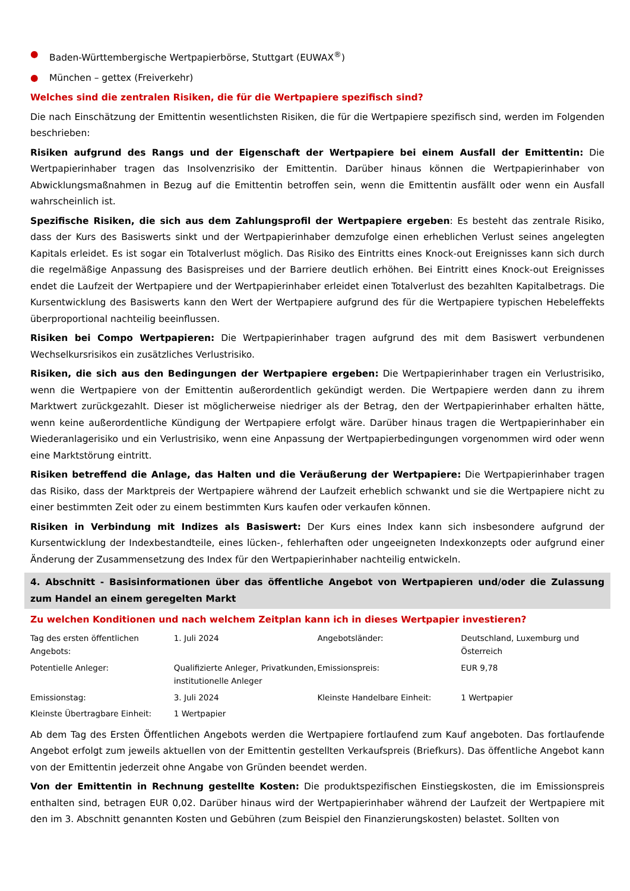● Baden-Württembergische Wertpapierbörse, Stuttgart (EUWAX<sup>®</sup>)
● München – gettex (Freiverkehr)
Welches sind die zentralen Risiken, die für die Wertpapiere spezifisch sind?
Die nach Einschätzung der Emittentin wesentlichsten Risiken, die für die Wertpapiere spezifisch sind, werden im Folgenden beschrieben:
Risiken aufgrund des Rangs und der Eigenschaft der Wertpapiere bei einem Ausfall der Emittentin: Die Wertpapierinhaber tragen das Insolvenzrisiko der Emittentin. Darüber hinaus können die Wertpapierinhaber von Abwicklungsmaßnahmen in Bezug auf die Emittentin betroffen sein, wenn die Emittentin ausfällt oder wenn ein Ausfall wahrscheinlich ist.
Spezifische Risiken, die sich aus dem Zahlungsprofil der Wertpapiere ergeben: Es besteht das zentrale Risiko, dass der Kurs des Basiswerts sinkt und der Wertpapierinhaber demzufolge einen erheblichen Verlust seines angelegten Kapitals erleidet. Es ist sogar ein Totalverlust möglich. Das Risiko des Eintritts eines Knock-out Ereignisses kann sich durch die regelmäßige Anpassung des Basispreises und der Barriere deutlich erhöhen. Bei Eintritt eines Knock-out Ereignisses endet die Laufzeit der Wertpapiere und der Wertpapierinhaber erleidet einen Totalverlust des bezahlten Kapitalbetrags. Die Kursentwicklung des Basiswerts kann den Wert der Wertpapiere aufgrund des für die Wertpapiere typischen Hebeleffekts überproportional nachteilig beeinflussen.
Risiken bei Compo Wertpapieren: Die Wertpapierinhaber tragen aufgrund des mit dem Basiswert verbundenen Wechselkursrisikos ein zusätzliches Verlustrisiko.
Risiken, die sich aus den Bedingungen der Wertpapiere ergeben: Die Wertpapierinhaber tragen ein Verlustrisiko, wenn die Wertpapiere von der Emittentin außerordentlich gekündigt werden. Die Wertpapiere werden dann zu ihrem Marktwert zurückgezahlt. Dieser ist möglicherweise niedriger als der Betrag, den der Wertpapierinhaber erhalten hätte, wenn keine außerordentliche Kündigung der Wertpapiere erfolgt wäre. Darüber hinaus tragen die Wertpapierinhaber ein Wiederanlagerisiko und ein Verlustrisiko, wenn eine Anpassung der Wertpapierbedingungen vorgenommen wird oder wenn eine Marktstörung eintritt.
Risiken betreffend die Anlage, das Halten und die Veräußerung der Wertpapiere: Die Wertpapierinhaber tragen das Risiko, dass der Marktpreis der Wertpapiere während der Laufzeit erheblich schwankt und sie die Wertpapiere nicht zu einer bestimmten Zeit oder zu einem bestimmten Kurs kaufen oder verkaufen können.
Risiken in Verbindung mit Indizes als Basiswert: Der Kurs eines Index kann sich insbesondere aufgrund der Kursentwicklung der Indexbestandteile, eines lücken-, fehlerhaften oder ungeeigneten Indexkonzepts oder aufgrund einer Änderung der Zusammensetzung des Index für den Wertpapierinhaber nachteilig entwickeln.
4. Abschnitt - Basisinformationen über das öffentliche Angebot von Wertpapieren und/oder die Zulassung zum Handel an einem geregelten Markt
Zu welchen Konditionen und nach welchem Zeitplan kann ich in dieses Wertpapier investieren?
| Tag des ersten öffentlichen Angebots: | 1. Juli 2024 | Angebotsländer: | Deutschland, Luxemburg und Österreich |
| Potentielle Anleger: | Qualifizierte Anleger, Privatkunden, institutionelle Anleger | Emissionspreis: | EUR 9,78 |
| Emissionstag: | 3. Juli 2024 | Kleinste Handelbare Einheit: | 1 Wertpapier |
| Kleinste Übertragbare Einheit: | 1 Wertpapier | | |
Ab dem Tag des Ersten Öffentlichen Angebots werden die Wertpapiere fortlaufend zum Kauf angeboten. Das fortlaufende Angebot erfolgt zum jeweils aktuellen von der Emittentin gestellten Verkaufspreis (Briefkurs). Das öffentliche Angebot kann von der Emittentin jederzeit ohne Angabe von Gründen beendet werden.
Von der Emittentin in Rechnung gestellte Kosten: Die produktspezifischen Einstiegskosten, die im Emissionspreis enthalten sind, betragen EUR 0,02. Darüber hinaus wird der Wertpapierinhaber während der Laufzeit der Wertpapiere mit den im 3. Abschnitt genannten Kosten und Gebühren (zum Beispiel den Finanzierungskosten) belastet. Sollten von